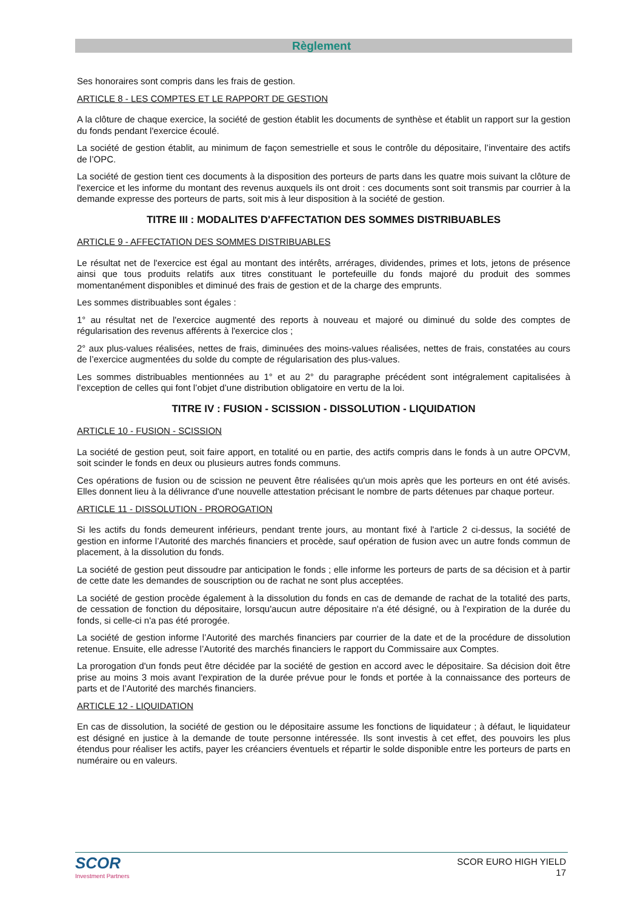Règlement
Ses honoraires sont compris dans les frais de gestion.
ARTICLE 8 - LES COMPTES ET LE RAPPORT DE GESTION
A la clôture de chaque exercice, la société de gestion établit les documents de synthèse et établit un rapport sur la gestion du fonds pendant l'exercice écoulé.
La société de gestion établit, au minimum de façon semestrielle et sous le contrôle du dépositaire, l’inventaire des actifs de l’OPC.
La société de gestion tient ces documents à la disposition des porteurs de parts dans les quatre mois suivant la clôture de l'exercice et les informe du montant des revenus auxquels ils ont droit : ces documents sont soit transmis par courrier à la demande expresse des porteurs de parts, soit mis à leur disposition à la société de gestion.
TITRE III : MODALITES D'AFFECTATION DES SOMMES DISTRIBUABLES
ARTICLE 9 - AFFECTATION DES SOMMES DISTRIBUABLES
Le résultat net de l'exercice est égal au montant des intérêts, arrérages, dividendes, primes et lots, jetons de présence ainsi que tous produits relatifs aux titres constituant le portefeuille du fonds majoré du produit des sommes momentanément disponibles et diminué des frais de gestion et de la charge des emprunts.
Les sommes distribuables sont égales :
1° au résultat net de l'exercice augmenté des reports à nouveau et majoré ou diminué du solde des comptes de régularisation des revenus afférents à l'exercice clos ;
2° aux plus-values réalisées, nettes de frais, diminuées des moins-values réalisées, nettes de frais, constatées au cours de l’exercice augmentées du solde du compte de régularisation des plus-values.
Les sommes distribuables mentionnées au 1° et au 2° du paragraphe précédent sont intégralement capitalisées à l’exception de celles qui font l’objet d’une distribution obligatoire en vertu de la loi.
TITRE IV : FUSION - SCISSION - DISSOLUTION - LIQUIDATION
ARTICLE 10 - FUSION - SCISSION
La société de gestion peut, soit faire apport, en totalité ou en partie, des actifs compris dans le fonds à un autre OPCVM, soit scinder le fonds en deux ou plusieurs autres fonds communs.
Ces opérations de fusion ou de scission ne peuvent être réalisées qu'un mois après que les porteurs en ont été avisés. Elles donnent lieu à la délivrance d'une nouvelle attestation précisant le nombre de parts détenues par chaque porteur.
ARTICLE 11 - DISSOLUTION - PROROGATION
Si les actifs du fonds demeurent inférieurs, pendant trente jours, au montant fixé à l'article 2 ci-dessus, la société de gestion en informe l’Autorité des marchés financiers et procède, sauf opération de fusion avec un autre fonds commun de placement, à la dissolution du fonds.
La société de gestion peut dissoudre par anticipation le fonds ; elle informe les porteurs de parts de sa décision et à partir de cette date les demandes de souscription ou de rachat ne sont plus acceptées.
La société de gestion procède également à la dissolution du fonds en cas de demande de rachat de la totalité des parts, de cessation de fonction du dépositaire, lorsqu'aucun autre dépositaire n'a été désigné, ou à l'expiration de la durée du fonds, si celle-ci n'a pas été prorogée.
La société de gestion informe l’Autorité des marchés financiers par courrier de la date et de la procédure de dissolution retenue. Ensuite, elle adresse l’Autorité des marchés financiers le rapport du Commissaire aux Comptes.
La prorogation d'un fonds peut être décidée par la société de gestion en accord avec le dépositaire. Sa décision doit être prise au moins 3 mois avant l'expiration de la durée prévue pour le fonds et portée à la connaissance des porteurs de parts et de l’Autorité des marchés financiers.
ARTICLE 12 - LIQUIDATION
En cas de dissolution, la société de gestion ou le dépositaire assume les fonctions de liquidateur ; à défaut, le liquidateur est désigné en justice à la demande de toute personne intéressée. Ils sont investis à cet effet, des pouvoirs les plus étendus pour réaliser les actifs, payer les créanciers éventuels et répartir le solde disponible entre les porteurs de parts en numéraire ou en valeurs.
SCOR
Investment Partners
SCOR EURO HIGH YIELD
17